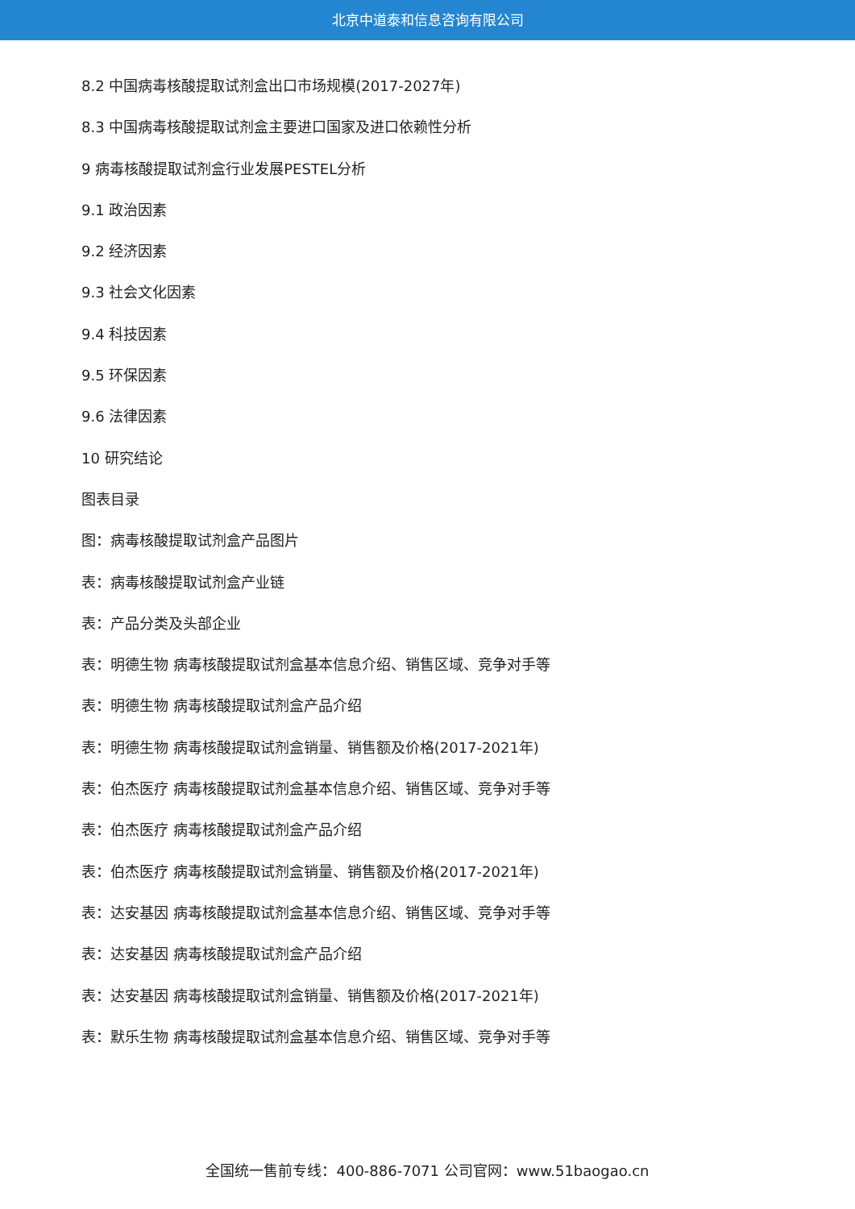北京中道泰和信息咨询有限公司
8.2 中国病毒核酸提取试剂盒出口市场规模(2017-2027年)
8.3 中国病毒核酸提取试剂盒主要进口国家及进口依赖性分析
9 病毒核酸提取试剂盒行业发展PESTEL分析
9.1 政治因素
9.2 经济因素
9.3 社会文化因素
9.4 科技因素
9.5 环保因素
9.6 法律因素
10 研究结论
图表目录
图：病毒核酸提取试剂盒产品图片
表：病毒核酸提取试剂盒产业链
表：产品分类及头部企业
表：明德生物 病毒核酸提取试剂盒基本信息介绍、销售区域、竞争对手等
表：明德生物 病毒核酸提取试剂盒产品介绍
表：明德生物 病毒核酸提取试剂盒销量、销售额及价格(2017-2021年)
表：伯杰医疗 病毒核酸提取试剂盒基本信息介绍、销售区域、竞争对手等
表：伯杰医疗 病毒核酸提取试剂盒产品介绍
表：伯杰医疗 病毒核酸提取试剂盒销量、销售额及价格(2017-2021年)
表：达安基因 病毒核酸提取试剂盒基本信息介绍、销售区域、竞争对手等
表：达安基因 病毒核酸提取试剂盒产品介绍
表：达安基因 病毒核酸提取试剂盒销量、销售额及价格(2017-2021年)
表：默乐生物 病毒核酸提取试剂盒基本信息介绍、销售区域、竞争对手等
全国统一售前专线：400-886-7071 公司官网：www.51baogao.cn